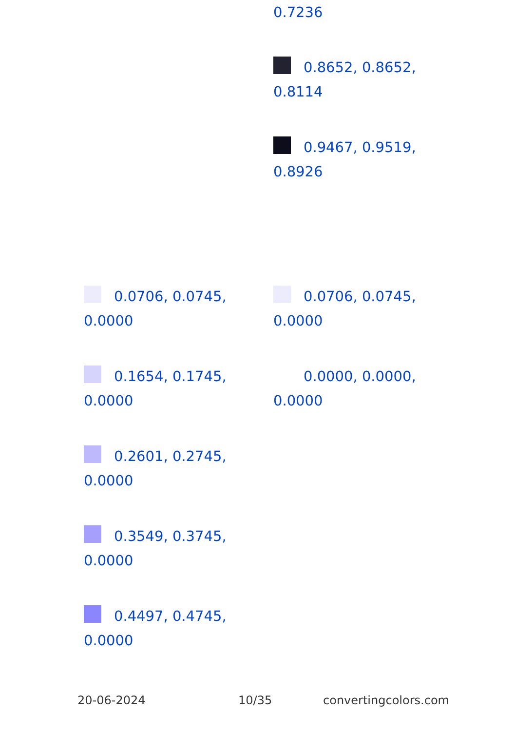0.7236
0.8652, 0.8652, 0.8114
0.9467, 0.9519, 0.8926
0.0706, 0.0745, 0.0000
0.0706, 0.0745, 0.0000
0.1654, 0.1745, 0.0000
0.0000, 0.0000, 0.0000
0.2601, 0.2745, 0.0000
0.3549, 0.3745, 0.0000
0.4497, 0.4745, 0.0000
20-06-2024 10/35 convertingcolors.com